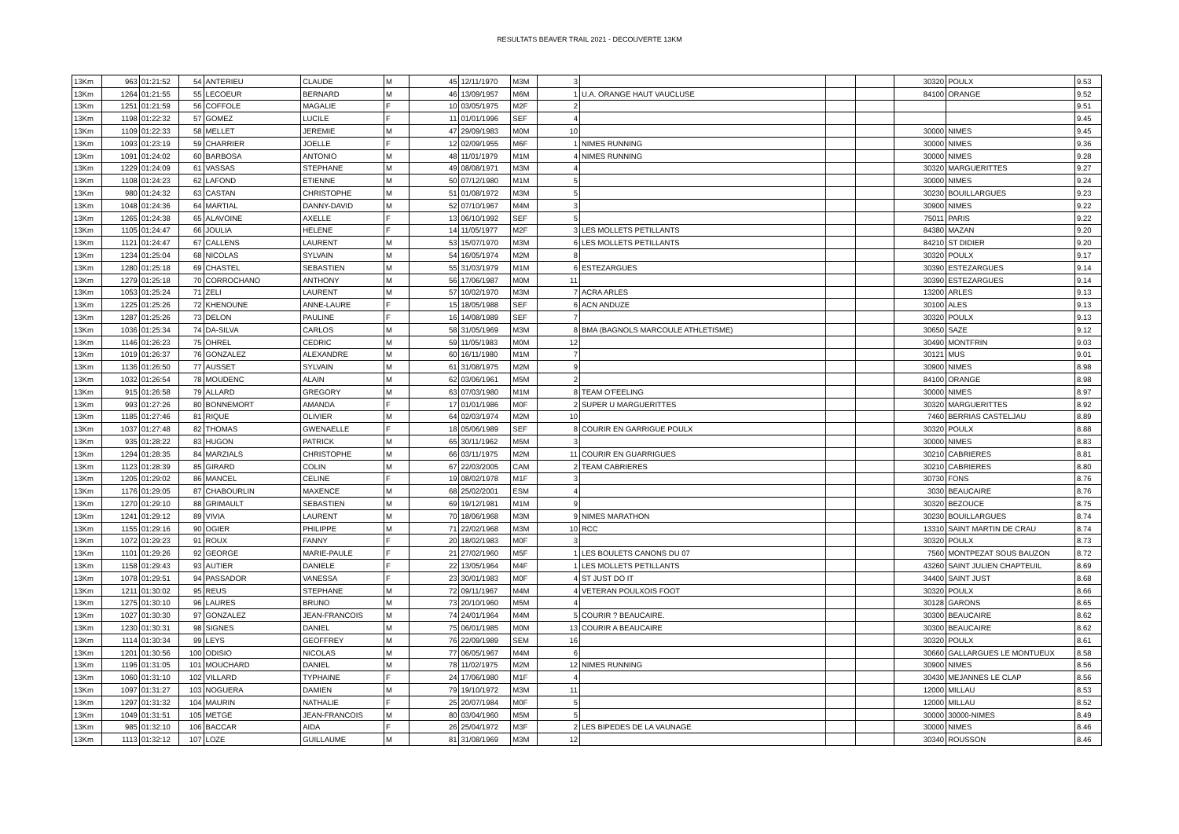RESULTATS BEAVER TRAIL 2021 - DECOUVERTE 13KM
| 13Km | 963 | 01:21:52 | 54 | ANTERIEU | CLAUDE | M | 45 | 12/11/1970 | M3M | 3 | | | | 30320 | POULX | 9.53 |
| 13Km | 1264 | 01:21:55 | 55 | LECOEUR | BERNARD | M | 46 | 13/09/1957 | M6M | 1 | U.A. ORANGE HAUT VAUCLUSE | | | 84100 | ORANGE | 9.52 |
| 13Km | 1251 | 01:21:59 | 56 | COFFOLE | MAGALIE | F | 10 | 03/05/1975 | M2F | 2 | | | | | | 9.51 |
| 13Km | 1198 | 01:22:32 | 57 | GOMEZ | LUCILE | F | 11 | 01/01/1996 | SEF | 4 | | | | | | 9.45 |
| 13Km | 1109 | 01:22:33 | 58 | MELLET | JEREMIE | M | 47 | 29/09/1983 | M0M | 10 | | | | 30000 | NIMES | 9.45 |
| 13Km | 1093 | 01:23:19 | 59 | CHARRIER | JOELLE | F | 12 | 02/09/1955 | M6F | 1 | NIMES RUNNING | | | 30000 | NIMES | 9.36 |
| 13Km | 1091 | 01:24:02 | 60 | BARBOSA | ANTONIO | M | 48 | 11/01/1979 | M1M | 4 | NIMES RUNNING | | | 30000 | NIMES | 9.28 |
| 13Km | 1229 | 01:24:09 | 61 | VASSAS | STEPHANE | M | 49 | 08/08/1971 | M3M | 4 | | | | 30320 | MARGUERITTES | 9.27 |
| 13Km | 1108 | 01:24:23 | 62 | LAFOND | ETIENNE | M | 50 | 07/12/1980 | M1M | 5 | | | | 30000 | NIMES | 9.24 |
| 13Km | 980 | 01:24:32 | 63 | CASTAN | CHRISTOPHE | M | 51 | 01/08/1972 | M3M | 5 | | | | 30230 | BOUILLARGUES | 9.23 |
| 13Km | 1048 | 01:24:36 | 64 | MARTIAL | DANNY-DAVID | M | 52 | 07/10/1967 | M4M | 3 | | | | 30900 | NIMES | 9.22 |
| 13Km | 1265 | 01:24:38 | 65 | ALAVOINE | AXELLE | F | 13 | 06/10/1992 | SEF | 5 | | | | 75011 | PARIS | 9.22 |
| 13Km | 1105 | 01:24:47 | 66 | JOULIA | HELENE | F | 14 | 11/05/1977 | M2F | 3 | LES MOLLETS PETILLANTS | | | 84380 | MAZAN | 9.20 |
| 13Km | 1121 | 01:24:47 | 67 | CALLENS | LAURENT | M | 53 | 15/07/1970 | M3M | 6 | LES MOLLETS PETILLANTS | | | 84210 | ST DIDIER | 9.20 |
| 13Km | 1234 | 01:25:04 | 68 | NICOLAS | SYLVAIN | M | 54 | 16/05/1974 | M2M | 8 | | | | 30320 | POULX | 9.17 |
| 13Km | 1280 | 01:25:18 | 69 | CHASTEL | SEBASTIEN | M | 55 | 31/03/1979 | M1M | 6 | ESTEZARGUES | | | 30390 | ESTEZARGUES | 9.14 |
| 13Km | 1279 | 01:25:18 | 70 | CORROCHANO | ANTHONY | M | 56 | 17/06/1987 | M0M | 11 | | | | 30390 | ESTEZARGUES | 9.14 |
| 13Km | 1053 | 01:25:24 | 71 | ZELI | LAURENT | M | 57 | 10/02/1970 | M3M | 7 | ACRA ARLES | | | 13200 | ARLES | 9.13 |
| 13Km | 1225 | 01:25:26 | 72 | KHENOUNE | ANNE-LAURE | F | 15 | 18/05/1988 | SEF | 6 | ACN ANDUZE | | | 30100 | ALES | 9.13 |
| 13Km | 1287 | 01:25:26 | 73 | DELON | PAULINE | F | 16 | 14/08/1989 | SEF | 7 | | | | 30320 | POULX | 9.13 |
| 13Km | 1036 | 01:25:34 | 74 | DA-SILVA | CARLOS | M | 58 | 31/05/1969 | M3M | 8 | BMA (BAGNOLS MARCOULE ATHLETISME) | | | 30650 | SAZE | 9.12 |
| 13Km | 1146 | 01:26:23 | 75 | OHREL | CEDRIC | M | 59 | 11/05/1983 | M0M | 12 | | | | 30490 | MONTFRIN | 9.03 |
| 13Km | 1019 | 01:26:37 | 76 | GONZALEZ | ALEXANDRE | M | 60 | 16/11/1980 | M1M | 7 | | | | 30121 | MUS | 9.01 |
| 13Km | 1136 | 01:26:50 | 77 | AUSSET | SYLVAIN | M | 61 | 31/08/1975 | M2M | 9 | | | | 30900 | NIMES | 8.98 |
| 13Km | 1032 | 01:26:54 | 78 | MOUDENC | ALAIN | M | 62 | 03/06/1961 | M5M | 2 | | | | 84100 | ORANGE | 8.98 |
| 13Km | 915 | 01:26:58 | 79 | ALLARD | GREGORY | M | 63 | 07/03/1980 | M1M | 8 | TEAM O'FEELING | | | 30000 | NIMES | 8.97 |
| 13Km | 993 | 01:27:26 | 80 | BONNEMORT | AMANDA | F | 17 | 01/01/1986 | M0F | 2 | SUPER U MARGUERITTES | | | 30320 | MARGUERITTES | 8.92 |
| 13Km | 1185 | 01:27:46 | 81 | RIQUE | OLIVIER | M | 64 | 02/03/1974 | M2M | 10 | | | | 7460 | BERRIAS CASTELJAU | 8.89 |
| 13Km | 1037 | 01:27:48 | 82 | THOMAS | GWENAELLE | F | 18 | 05/06/1989 | SEF | 8 | COURIR EN GARRIGUE POULX | | | 30320 | POULX | 8.88 |
| 13Km | 935 | 01:28:22 | 83 | HUGON | PATRICK | M | 65 | 30/11/1962 | M5M | 3 | | | | 30000 | NIMES | 8.83 |
| 13Km | 1294 | 01:28:35 | 84 | MARZIALS | CHRISTOPHE | M | 66 | 03/11/1975 | M2M | 11 | COURIR EN GUARRIGUES | | | 30210 | CABRIERES | 8.81 |
| 13Km | 1123 | 01:28:39 | 85 | GIRARD | COLIN | M | 67 | 22/03/2005 | CAM | 2 | TEAM CABRIERES | | | 30210 | CABRIERES | 8.80 |
| 13Km | 1205 | 01:29:02 | 86 | MANCEL | CELINE | F | 19 | 08/02/1978 | M1F | 3 | | | | 30730 | FONS | 8.76 |
| 13Km | 1176 | 01:29:05 | 87 | CHABOURLIN | MAXENCE | M | 68 | 25/02/2001 | ESM | 4 | | | | 3030 | BEAUCAIRE | 8.76 |
| 13Km | 1270 | 01:29:10 | 88 | GRIMAULT | SEBASTIEN | M | 69 | 19/12/1981 | M1M | 9 | | | | 30320 | BEZOUCE | 8.75 |
| 13Km | 1241 | 01:29:12 | 89 | VIVIA | LAURENT | M | 70 | 18/06/1968 | M3M | 9 | NIMES MARATHON | | | 30230 | BOUILLARGUES | 8.74 |
| 13Km | 1155 | 01:29:16 | 90 | OGIER | PHILIPPE | M | 71 | 22/02/1968 | M3M | 10 | RCC | | | 13310 | SAINT MARTIN DE CRAU | 8.74 |
| 13Km | 1072 | 01:29:23 | 91 | ROUX | FANNY | F | 20 | 18/02/1983 | M0F | 3 | | | | 30320 | POULX | 8.73 |
| 13Km | 1101 | 01:29:26 | 92 | GEORGE | MARIE-PAULE | F | 21 | 27/02/1960 | M5F | 1 | LES BOULETS CANONS DU 07 | | | 7560 | MONTPEZAT SOUS BAUZON | 8.72 |
| 13Km | 1158 | 01:29:43 | 93 | AUTIER | DANIELE | F | 22 | 13/05/1964 | M4F | 1 | LES MOLLETS PETILLANTS | | | 43260 | SAINT JULIEN CHAPTEUIL | 8.69 |
| 13Km | 1078 | 01:29:51 | 94 | PASSADOR | VANESSA | F | 23 | 30/01/1983 | M0F | 4 | ST JUST DO IT | | | 34400 | SAINT JUST | 8.68 |
| 13Km | 1211 | 01:30:02 | 95 | REUS | STEPHANE | M | 72 | 09/11/1967 | M4M | 4 | VETERAN POULXOIS FOOT | | | 30320 | POULX | 8.66 |
| 13Km | 1275 | 01:30:10 | 96 | LAURES | BRUNO | M | 73 | 20/10/1960 | M5M | 4 | | | | 30128 | GARONS | 8.65 |
| 13Km | 1027 | 01:30:30 | 97 | GONZALEZ | JEAN-FRANCOIS | M | 74 | 24/01/1964 | M4M | 5 | COURIR ? BEAUCAIRE. | | | 30300 | BEAUCAIRE | 8.62 |
| 13Km | 1230 | 01:30:31 | 98 | SIGNES | DANIEL | M | 75 | 06/01/1985 | M0M | 13 | COURIR A BEAUCAIRE | | | 30300 | BEAUCAIRE | 8.62 |
| 13Km | 1114 | 01:30:34 | 99 | LEYS | GEOFFREY | M | 76 | 22/09/1989 | SEM | 16 | | | | 30320 | POULX | 8.61 |
| 13Km | 1201 | 01:30:56 | 100 | ODISIO | NICOLAS | M | 77 | 06/05/1967 | M4M | 6 | | | | 30660 | GALLARGUES LE MONTUEUX | 8.58 |
| 13Km | 1196 | 01:31:05 | 101 | MOUCHARD | DANIEL | M | 78 | 11/02/1975 | M2M | 12 | NIMES RUNNING | | | 30900 | NIMES | 8.56 |
| 13Km | 1060 | 01:31:10 | 102 | VILLARD | TYPHAINE | F | 24 | 17/06/1980 | M1F | 4 | | | | 30430 | MEJANNES LE CLAP | 8.56 |
| 13Km | 1097 | 01:31:27 | 103 | NOGUERA | DAMIEN | M | 79 | 19/10/1972 | M3M | 11 | | | | 12000 | MILLAU | 8.53 |
| 13Km | 1297 | 01:31:32 | 104 | MAURIN | NATHALIE | F | 25 | 20/07/1984 | M0F | 5 | | | | 12000 | MILLAU | 8.52 |
| 13Km | 1049 | 01:31:51 | 105 | METGE | JEAN-FRANCOIS | M | 80 | 03/04/1960 | M5M | 5 | | | | 30000 | 30000-NIMES | 8.49 |
| 13Km | 985 | 01:32:10 | 106 | BACCAR | AIDA | F | 26 | 25/04/1972 | M3F | 2 | LES BIPEDES DE LA VAUNAGE | | | 30000 | NIMES | 8.46 |
| 13Km | 1113 | 01:32:12 | 107 | LOZE | GUILLAUME | M | 81 | 31/08/1969 | M3M | 12 | | | | 30340 | ROUSSON | 8.46 |